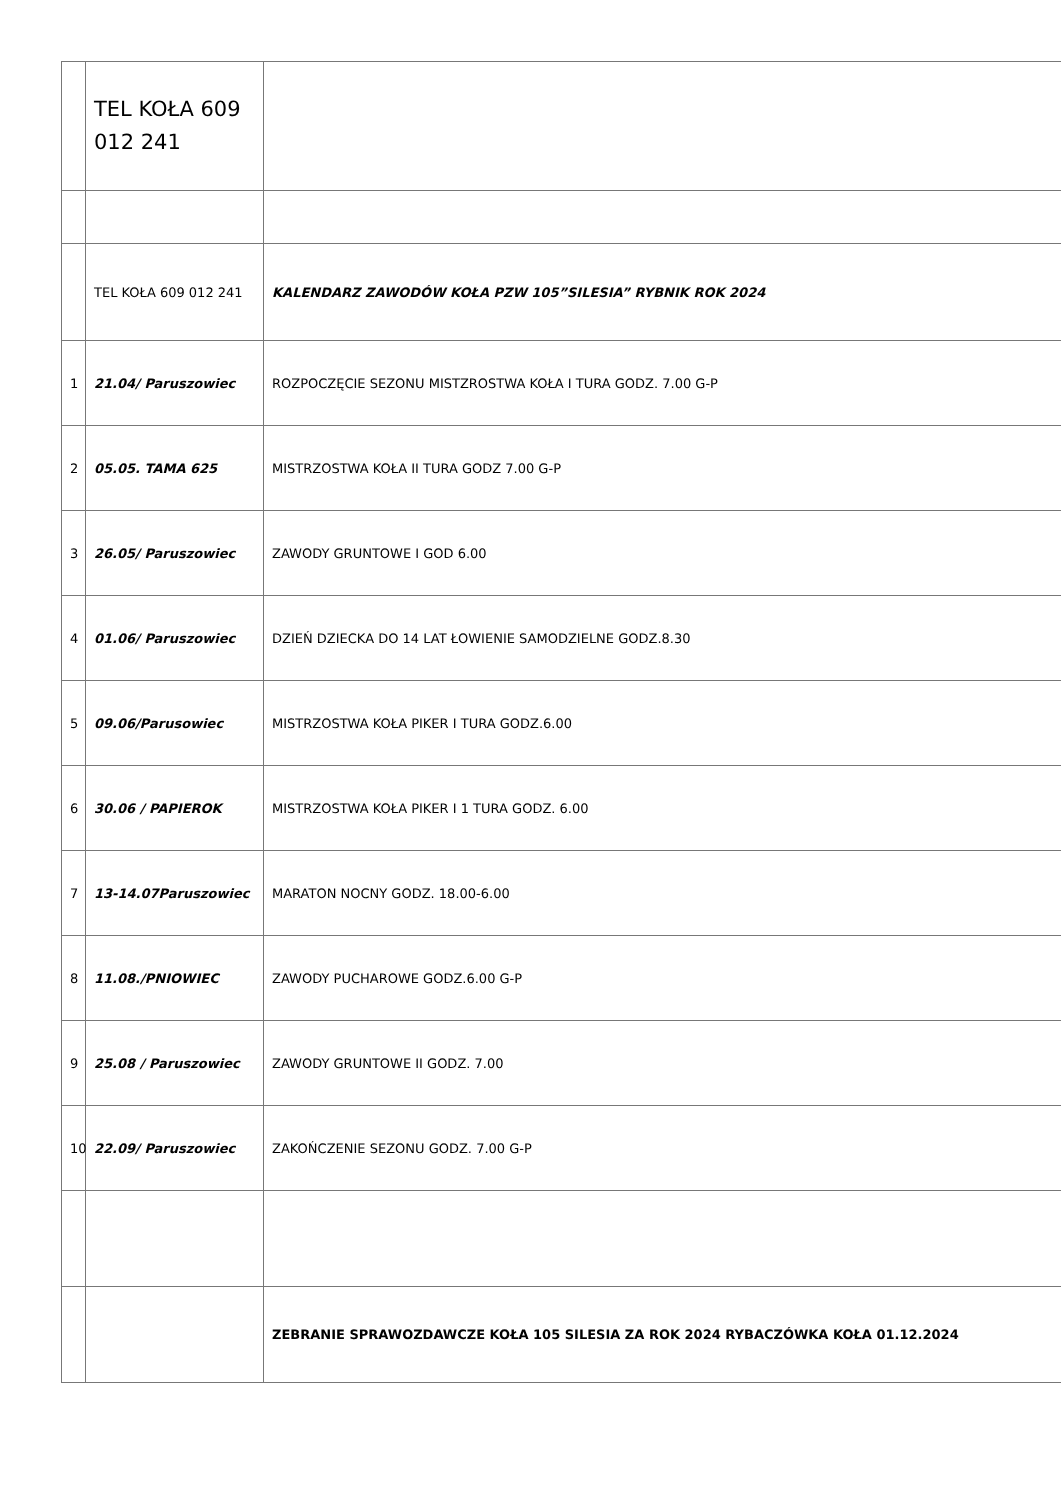| | TEL KOŁA 609 012 241 | |
| | TEL KOŁA 609 012 241 | KALENDARZ ZAWODÓW KOŁA PZW 105”SILESIA” RYBNIK ROK 2024 |
| 1 | 21.04/ Paruszowiec | ROZPOCZĘCIE SEZONU MISTZROSTWA KOŁA I TURA GODZ. 7.00 G-P |
| 2 | 05.05. TAMA 625 | MISTRZOSTWA KOŁA II TURA GODZ 7.00 G-P |
| 3 | 26.05/ Paruszowiec | ZAWODY GRUNTOWE I GOD 6.00 |
| 4 | 01.06/ Paruszowiec | DZIEŃ DZIECKA DO 14 LAT ŁOWIENIE SAMODZIELNE GODZ.8.30 |
| 5 | 09.06/Parusowiec | MISTRZOSTWA KOŁA PIKER I TURA GODZ.6.00 |
| 6 | 30.06 / PAPIEROK | MISTRZOSTWA KOŁA PIKER I 1 TURA GODZ. 6.00 |
| 7 | 13-14.07Paruszowiec | MARATON NOCNY GODZ. 18.00-6.00 |
| 8 | 11.08./PNIOWIEC | ZAWODY PUCHAROWE GODZ.6.00 G-P |
| 9 | 25.08 / Paruszowiec | ZAWODY GRUNTOWE II GODZ. 7.00 |
| 10 | 22.09/ Paruszowiec | ZAKOŃCZENIE SEZONU GODZ. 7.00 G-P |
| | | ZEBRANIE SPRAWOZDAWCZE KOŁA 105 SILESIA ZA ROK 2024 RYBACZÓWKA KOŁA 01.12.2024 |